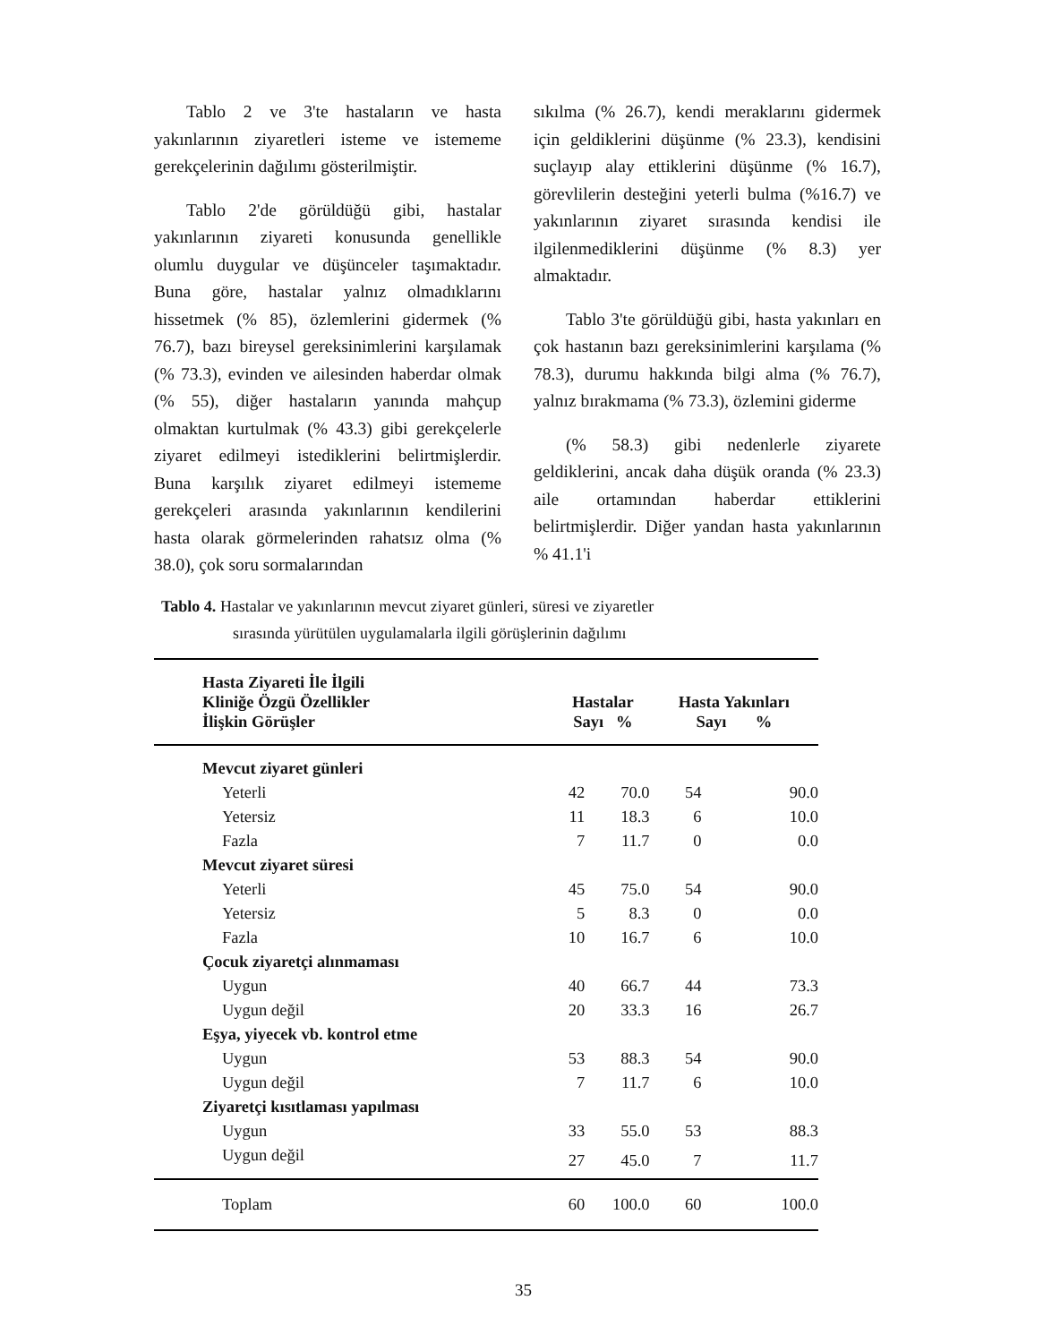Tablo 2 ve 3'te hastaların ve hasta yakınlarının ziyaretleri isteme ve istememe gerekçelerinin dağılımı gösterilmiştir.
Tablo 2'de görüldüğü gibi, hastalar yakınlarının ziyareti konusunda genellikle olumlu duygular ve düşünceler taşımaktadır. Buna göre, hastalar yalnız olmadıklarını hissetmek (% 85), özlemlerini gidermek (% 76.7), bazı bireysel gereksinimlerini karşılamak (% 73.3), evinden ve ailesinden haberdar olmak (% 55), diğer hastaların yanında mahçup olmaktan kurtulmak (% 43.3) gibi gerekçelerle ziyaret edilmeyi istediklerini belirtmişlerdir. Buna karşılık ziyaret edilmeyi istememe gerekçeleri arasında yakınlarının kendilerini hasta olarak görmelerinden rahatsız olma (% 38.0), çok soru sormalarından
sıkılma (% 26.7), kendi meraklarını gidermek için geldiklerini düşünme (% 23.3), kendisini suçlayıp alay ettiklerini düşünme (% 16.7), görevlilerin desteğini yeterli bulma (%16.7) ve yakınlarının ziyaret sırasında kendisi ile ilgilenmediklerini düşünme (% 8.3) yer almaktadır.
Tablo 3'te görüldüğü gibi, hasta yakınları en çok hastanın bazı gereksinimlerini karşılama (% 78.3), durumu hakkında bilgi alma (% 76.7), yalnız bırakmama (% 73.3), özlemini giderme
(% 58.3) gibi nedenlerle ziyarete geldiklerini, ancak daha düşük oranda (% 23.3) aile ortamından haberdar ettiklerini belirtmişlerdir. Diğer yandan hasta yakınlarının % 41.1'i
Tablo 4. Hastalar ve yakınlarının mevcut ziyaret günleri, süresi ve ziyaretler
sırasında yürütülen uygulamalarla ilgili görüşlerinin dağılımı
| Hasta Ziyareti İle İlgili Kliniğe Özgü Özellikler İlişkin Görüşler | Hastalar Sayı % | | Hasta Yakınları Sayı % | |
| --- | --- | --- | --- | --- |
| Mevcut ziyaret günleri | | | | |
| Yeterli | 42 | 70.0 | 54 | 90.0 |
| Yetersiz | 11 | 18.3 | 6 | 10.0 |
| Fazla | 7 | 11.7 | 0 | 0.0 |
| Mevcut ziyaret süresi | | | | |
| Yeterli | 45 | 75.0 | 54 | 90.0 |
| Yetersiz | 5 | 8.3 | 0 | 0.0 |
| Fazla | 10 | 16.7 | 6 | 10.0 |
| Çocuk ziyaretçi alınmaması | | | | |
| Uygun | 40 | 66.7 | 44 | 73.3 |
| Uygun değil | 20 | 33.3 | 16 | 26.7 |
| Eşya, yiyecek vb. kontrol etme | | | | |
| Uygun | 53 | 88.3 | 54 | 90.0 |
| Uygun değil | 7 | 11.7 | 6 | 10.0 |
| Ziyaretçi kısıtlaması yapılması | | | | |
| Uygun | 33 | 55.0 | 53 | 88.3 |
| Uygun değil | 27 | 45.0 | 7 | 11.7 |
| Toplam | 60 | 100.0 | 60 | 100.0 |
35